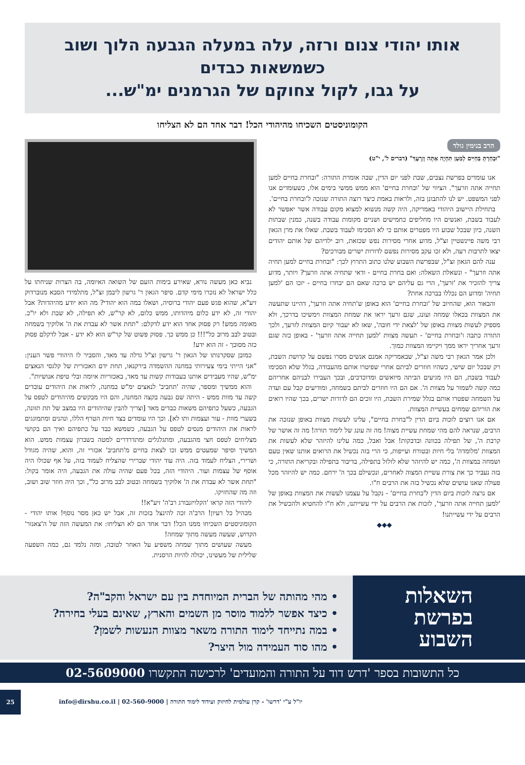אותו יהודי צנום ורזה, עלה במעלה הגבעה הלוך ושוב כשמשאות כבדים
על גבו, לקול צחוקם של הגרמנים ימ"ש...
הקומוניסטים השכיחו מהיהודי הכל! דבר אחד הם לא הצליחו
הרב בנימין גולד
"וּבָחַרְתָּ בַּחַיִּים לְמַעַן תִּחְיֶה אַתָּה וְזַרְעֶךָ" (דברים ל', י"ט)
אנו עומדים בפרשת נצבים, שבת לפני יום הדין, שבה אומרת התורה: "ובחרת בחיים למען תחייה אתה וזרעך". הציווי של 'ובחרת בחיים' הוא ממש ממשי בימים אלו, כשעומדים אנו לפני המשפט. יש לנו להתבונן בזה, ולראות באמת כיצד רוצה התורה שנזכה ל'ובחרת בחיים'.
בתחילת היישוב היהודי באמריקה, היה קשה מנשוא למצוא מקום עבודה אשר יאפשר לא לעבוד בשבת, ואנשים היו מחליפים כחמישים ושניים מקומות עבודה בשנה, כמנין שבתות השנה, כיון שבכל שבוע היו מפטרים אותם כי לא הסכימו לעבוד בשבת. שאלו את מרן הגאון רבי משה פיינשטיין זצ"ל, מדוע אחרי מסירות נפש שכזאת, רוב ילדיהם של אותם יהודים יצאו לתרבות רעה, ולא זכו עקב מסירות נפשם לדורות ישרים מבורכים?
ענה להם הגאון זצ"ל, שבפרשת השבוע שלנו כתוב התרוץ לכך: "ובחרת בחיים למען תחיה אתה וזרעך" - ונשאלת השאלה: ואם בחרת בחיים - ודאי שתחיה אתה וזרעך? ויותר, מדוע צריך להזכיר את 'זרעך', הרי גם עליהם יש ברכה שאם הם יבחרו בחיים - יזכו הם 'למען תחיה' ומדוע הם נכללו בברכה אחת?
והבאור הוא, שהחיוב של 'ובחרת בחיים' הוא באופן ש'תחיה אתה וזרעך', דהיינו שתעשה את המצוות בכאלו שמחה ועונג, שגם זרעך יראו את שמחת המצוות וימשיכו בדרכך, ולא מספיק לעשות מצוות באופן של 'לצאת ידי חובה', שאז לא יעבור קיום המצוות לזרעך, ולכך התורה כתבה ו'ובחרת בחיים' - תעשה מצוות 'למען תחייה אתה וזרעך' - באופן כזה שגם זרעך אחריך יראו ממך ויקיימו המצוות כמוך.
ולכן אמר הגאון רבי משה זצ"ל, שבאמריקה אמנם אנשים מסרו נפשם על קדושת השבת, רק שבכל יום שישי, כשהיו חוזרים לביתם אחרי שפיטרו אותם מהעבודה, בגלל שלא הסכימו לעבוד בשבת, הם היו מגיעים הביתה מיואשים ומדוכדכים, ובכך העבירו לבניהם אחריהם כמה קשה לשמור על מצוות ה'. אם הם היו חוזרים לביתם בשמחה, ומודיעים קבל עם ועדה על השמחה שפטרו אותם בגלל שמירת השבת, היו זוכים הם לדורות ישרים, בכך שהיו רואים את הוריהם שמחים בעשיית המצוות.
אם אנו רוצים לזכות ביום הדין ל"בחרת בחיים", עלינו לעשות מצוות באופן שנזכה את הרבים, שנראה להם מהי שמחת עשיית מצוה! מה זה עונג של לימוד תורה! מה זה אושר של קרבת ה', של תפילה בכוונה ובדבקות! אבל ואבל, כמה עלינו להיזהר שלא לעשות את המצוות 'מלומדה' בלי חיות ובטורח ועייפות, כי הרי בזה נכשיל את הרואים אותנו שאין טעם ושמחה במצוות ה', כמה יש להיזהר שלא לזלזל בתפילה, בדיבור בתפילה ובקריאת התורה, כי בזה נעביר כך את צורת עשיית המצוה לאחרים, ונכשילם בכך ה' ירחם. כמה יש להיזהר מכל פעולה שאנו עושים שלא נכשיל בזה את הרבים ח"ו.
אם נרצה לזכות ביום הדין ל'בחרת בחיים' - נקבל על עצמנו לעשות את המצוות באופן של 'למען תחייה אתה וזרעך', לזכות את הרבים על ידי עשייתנו, ולא ח"ו להחטיא ולהכשיל את הרבים על ידי עשייתנו!
◆◆◆
נביא כאן מעשה נורא, שאירע בימות הזעם של השואה האיומה, בה הצרות שניחתו על כלל ישראל לא נזכרו מימי קדם. סיפר הגאון ר' גרשון ליבמן זצ"ל, מתלמידי הסבא מנוברדוק זיע"א, שהוא פגש פעם יהודי ברוסיה, ושאלו במה הוא יהודי? מה הוא יודע מהיהדות? אבל יהודי זה, לא ידע כלום מיהדותו, ממש כלום, לא קר"ש, לא תפילה, לא שבת ולא יו"כ. מאומה ממש! רק פסוק אחד הוא ידע לדקלם: "תחת אשר לא עבדת את ה' אלוקיך בשמחה ובטוב לבב מרוב כל"!!! כן ממש כך. פסוק פשוט של קר"ש הוא לא ידע - אבל לדקלם פסוק כזה מסובך - זה הוא ידע!
כמובן שסקרנותו של הגאון ר' גרשון זצ"ל גדלה עד מאד, והסביר לו היהודי פשר הענין: "אני הייתי בימי צעירותי במחנה ההשמדה בירקנאו, תחת ידם האכזרית של קלגסי הנאצים ימ"ש, שהיו מעבידים אותנו בעבודות קשות עד מאד, באכזריות איומה ובלי טיפת אנושיות".
והוא ממשיך ומספר, שהיה 'תחביב' לנאצים ימ"ש במחנה, לראות את היהודים עובדים קשה עד מוות ממש - היתה שם גבעה בקצה המחנה, והם היו מבקשים מהיהודים לטפס על הגבעה, כשעל כתפיהם משאות כבדים מאד [וצריך להבין שהיהודים היו במצב של תת תזונה, בשערי מוות - עור ועצמות ותו לא]. וכך היו עומדים בצד חיות הטרף הללו, ונהנים ומתמוגגים לראות את היהודים מנסים לטפס על הגבעה, כשמשא כבד על כתפיהם ואיך הם בקושי מצליחים לטפס חצי מהגבעה, ומתגלגלים ומתדרדרים למטה בשברון עצמות ממש. הוא המשיך וסיפר שמעטים ממש זכו לצאת בחיים מ'תחביב' אכזרי זה, והוא, שהיה מגודל ושרירי, הצליח לעמוד בזה. היה עוד יהודי שברירי שהצליח לעמוד בזה, על אף שכולו היה אוסף של עצמות ועור. היהודי הזה, בכל פעם שהיה עולה את הגבעה, היה אומר בקול: "תחת אשר לא עבדת את ה' אלוקיך בשמחה ובטוב לבב מרוב כל", וכך היה חוזר שוב ושוב, וזה מה שהחזיקו.
ליהודי הזה קראו 'הקלויזנבורג רב'ה' זיע"א!!
מבהיל כל רעיון! הרב'ה זכה להינצל בזכות זה, אבל יש כאן מסר נוסף! אותו יהודי - הקומוניסטים השכיחו ממנו הכל! דבר אחד הם לא הצליחו: את המעשה הזה של ה'צאנזר' הקדוש, שעשה מעשה מתוך שמחה!
מעשה שעושים מתוך שמחה משפיע על האחר לטובה, ומזה נלמד גם, כמה השפעה שלילית של מעשינו, יכולה להיות הרסנית.
השאלות
בפרשת
השבוע
• מהי מהותה של הברית המיוחדת בין עם ישראל והקב"ה?
• כיצד אפשר ללמוד מוסר מן השמים והארץ, שאינם בעלי בחירה?
• במה נתייחד לימוד התורה משאר מצוות הנעשות לשמן?
• מהו סוד העמידה מול היצר?
כל התשובות בספר 'דרש דוד על התורה והמועדים' לרכישה התקשרו 02-5609000
יו"ל ע"י 'דרשו' - קרן עולמית לחיזוק ועידוד לימוד התורה | 02-560-9000 | info@dirshu.co.il 25